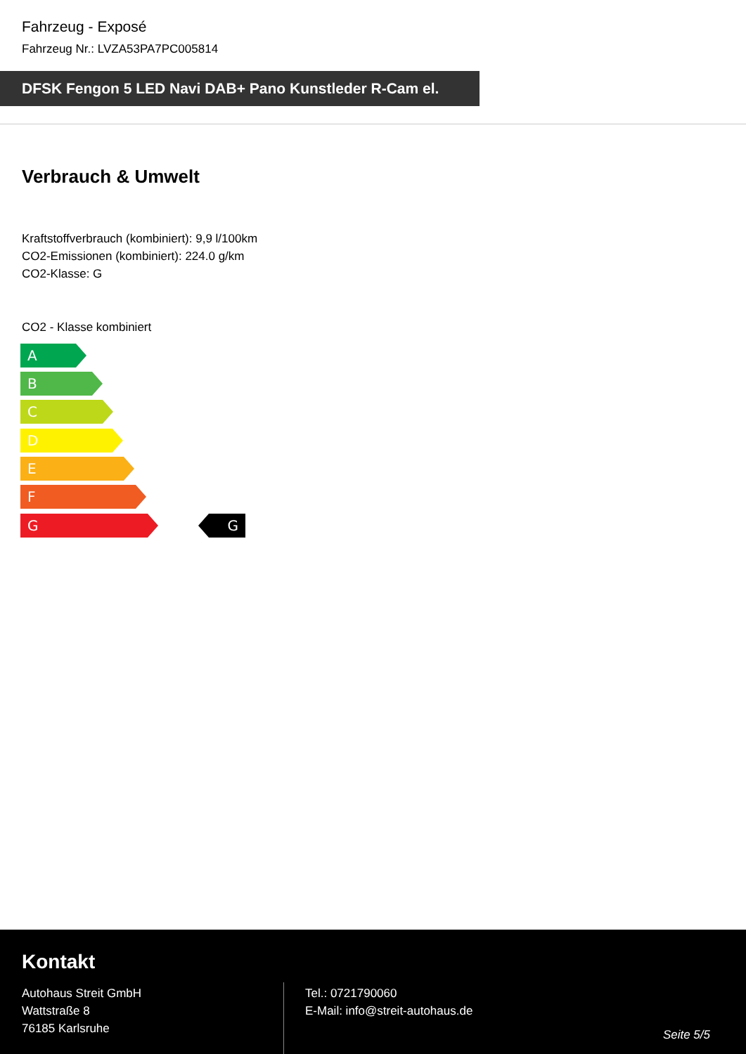Fahrzeug - Exposé
Fahrzeug Nr.: LVZA53PA7PC005814
DFSK Fengon 5 LED Navi DAB+ Pano Kunstleder R-Cam el.
Verbrauch & Umwelt
Kraftstoffverbrauch (kombiniert): 9,9 l/100km
CO2-Emissionen (kombiniert): 224.0 g/km
CO2-Klasse: G
CO2 - Klasse kombiniert
A
B
C
D
E
F
G G
Kontakt
Autohaus Streit GmbH
Wattstraße 8
76185 Karlsruhe
Tel.: 0721790060
E-Mail: info@streit-autohaus.de
Seite 5/5